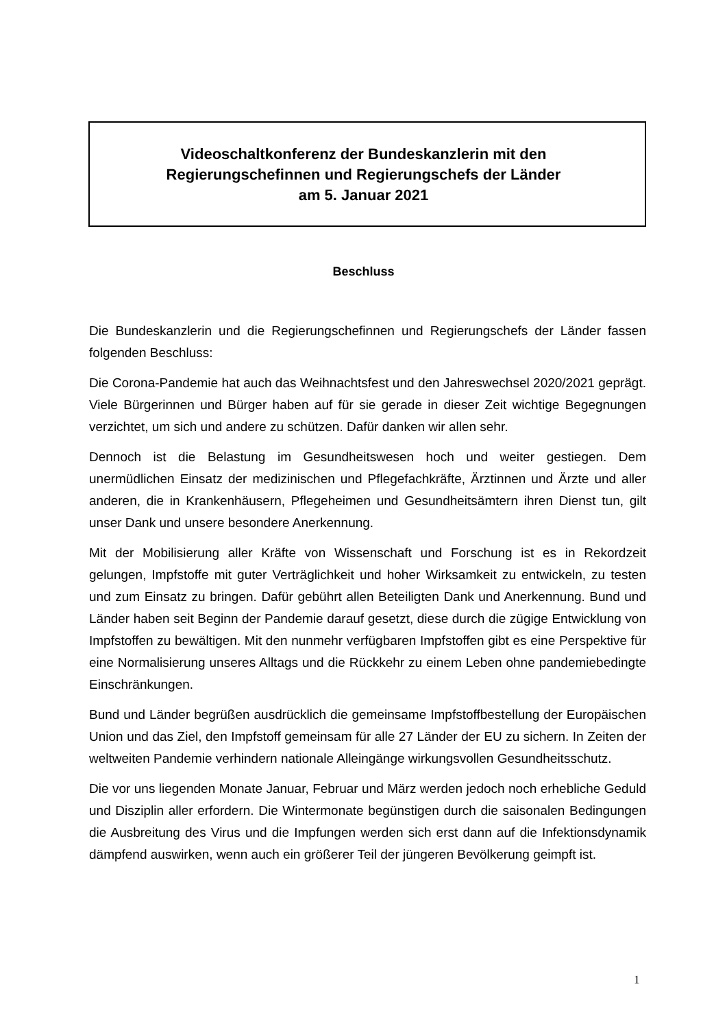Videoschaltkonferenz der Bundeskanzlerin mit den
Regierungschefinnen und Regierungschefs der Länder
am 5. Januar 2021
Beschluss
Die Bundeskanzlerin und die Regierungschefinnen und Regierungschefs der Länder fassen folgenden Beschluss:
Die Corona-Pandemie hat auch das Weihnachtsfest und den Jahreswechsel 2020/2021 geprägt. Viele Bürgerinnen und Bürger haben auf für sie gerade in dieser Zeit wichtige Begegnungen verzichtet, um sich und andere zu schützen. Dafür danken wir allen sehr.
Dennoch ist die Belastung im Gesundheitswesen hoch und weiter gestiegen. Dem unermüdlichen Einsatz der medizinischen und Pflegefachkräfte, Ärztinnen und Ärzte und aller anderen, die in Krankenhäusern, Pflegeheimen und Gesundheitsämtern ihren Dienst tun, gilt unser Dank und unsere besondere Anerkennung.
Mit der Mobilisierung aller Kräfte von Wissenschaft und Forschung ist es in Rekordzeit gelungen, Impfstoffe mit guter Verträglichkeit und hoher Wirksamkeit zu entwickeln, zu testen und zum Einsatz zu bringen. Dafür gebührt allen Beteiligten Dank und Anerkennung. Bund und Länder haben seit Beginn der Pandemie darauf gesetzt, diese durch die zügige Entwicklung von Impfstoffen zu bewältigen. Mit den nunmehr verfügbaren Impfstoffen gibt es eine Perspektive für eine Normalisierung unseres Alltags und die Rückkehr zu einem Leben ohne pandemiebedingte Einschränkungen.
Bund und Länder begrüßen ausdrücklich die gemeinsame Impfstoffbestellung der Europäischen Union und das Ziel, den Impfstoff gemeinsam für alle 27 Länder der EU zu sichern. In Zeiten der weltweiten Pandemie verhindern nationale Alleingänge wirkungsvollen Gesundheitsschutz.
Die vor uns liegenden Monate Januar, Februar und März werden jedoch noch erhebliche Geduld und Disziplin aller erfordern. Die Wintermonate begünstigen durch die saisonalen Bedingungen die Ausbreitung des Virus und die Impfungen werden sich erst dann auf die Infektionsdynamik dämpfend auswirken, wenn auch ein größerer Teil der jüngeren Bevölkerung geimpft ist.
1